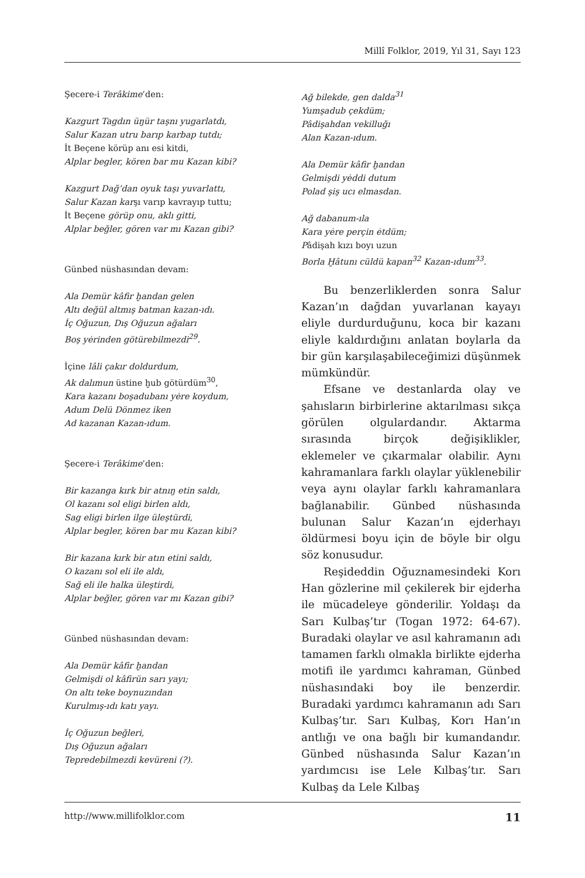Millî Folklor, 2019, Yıl 31, Sayı 123
Şecere-i Terâkime’den:
Kazgurt Tagdın üŋür taşnı yugarlatdı,
Salur Kazan utru barıp karbap tutdı;
İt Beçene körüp anı esi kitdi,
Alplar begler, kören bar mu Kazan kibi?
Kazgurt Dağ’dan oyuk taşı yuvarlattı,
Salur Kazan karşı varıp kavrayıp tuttu;
İt Beçene görüp onu, aklı gitti,
Alplar beğler, gören var mı Kazan gibi?
Günbed nüshasından devam:
Ala Demür kâfir ḫandan gelen
Altı değül altmış batman kazan-ıdı.
İç Oğuzun, Dış Oğuzun ağaları
Boş yėrinden götürebilmezdi<sup>29</sup>.
İçine lâli çakır doldurdum,
Ak dalımun üstine ḫub götürdüm<sup>30</sup>,
Kara kazanı boşadubanı yėre koydum,
Adum Delü Dönmez iken
Ad kazanan Kazan-ıdum.
Şecere-i Terâkime’den:
Bir kazanga kırk bir atnıŋ etin saldı,
Ol kazanı sol eligi birlen aldı,
Sag eligi birlen ilge üleştürdi,
Alplar begler, kören bar mu Kazan kibi?
Bir kazana kırk bir atın etini saldı,
O kazanı sol eli ile aldı,
Sağ eli ile halka üleştirdi,
Alplar beğler, gören var mı Kazan gibi?
Günbed nüshasından devam:
Ala Demür kâfir ḫandan
Gelmişdi ol kâfirün sarı yayı;
On altı teke boynuzından
Kurulmış-ıdı katı yayı.
İç Oğuzun beğleri,
Dış Oğuzun ağaları
Tepredebilmezdi kevüreni (?).
Ağ bilekde, gen dalda<sup>31</sup>
Yumşadub çekdüm;
Pâdişahdan vekilluğı
Alan Kazan-ıdum.
Ala Demür kâfir ḫandan
Gelmişdi yėddi dutum
Polad şiş ucı elmasdan.
Ağ dabanum-ıla
Kara yėre perçin ėtdüm;
Pâdişah kızı boyı uzun
Borla Ḫâtunı cüldü kapan<sup>32</sup> Kazan-ıdum<sup>33</sup>.
Bu benzerliklerden sonra Salur Kazan’ın dağdan yuvarlanan kayayı eliyle durdurduğunu, koca bir kazanı eliyle kaldırdığını anlatan boylarla da bir gün karşılaşabileceğimizi düşünmek mümkündür.
Efsane ve destanlarda olay ve şahısların birbirlerine aktarılması sıkça görülen olgulardandır. Aktarma sırasında birçok değişiklikler, eklemeler ve çıkarmalar olabilir. Aynı kahramanlara farklı olaylar yüklenebilir veya aynı olaylar farklı kahramanlara bağlanabilir. Günbed nüshasında bulunan Salur Kazan’ın ejderhayı öldürmesi boyu için de böyle bir olgu söz konusudur.
Reşideddin Oğuznamesindeki Korı Han gözlerine mil çekilerek bir ejderha ile mücadeleye gönderilir. Yoldaşı da Sarı Kulbaş’tır (Togan 1972: 64-67). Buradaki olaylar ve asıl kahramanın adı tamamen farklı olmakla birlikte ejderha motifi ile yardımcı kahraman, Günbed nüshasındaki boy ile benzerdir. Buradaki yardımcı kahramanın adı Sarı Kulbaş’tır. Sarı Kulbaş, Korı Han’ın antlığı ve ona bağlı bir kumandandır. Günbed nüshasında Salur Kazan’ın yardımcısı ise Lele Kılbaş’tır. Sarı Kulbaş da Lele Kılbaş
http://www.millifolklor.com 11